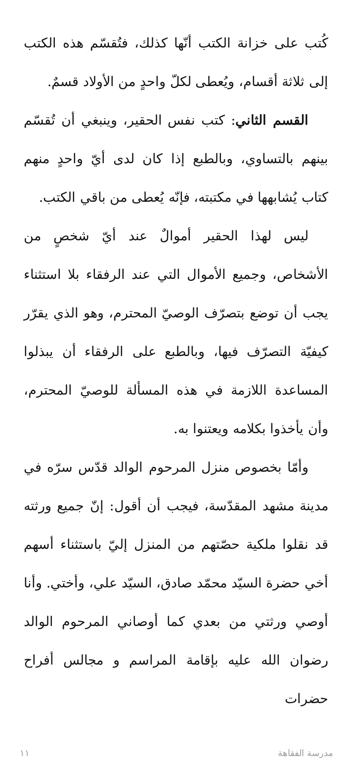كُتب على خزانة الكتب أنّها كذلك، فتُقسّم هذه الكتب إلى ثلاثة أقسام، ويُعطى لكلّ واحدٍ من الأولاد قسمٌ.
القسم الثاني: كتب نفس الحقير، وينبغي أن تُقسّم بينهم بالتساوي، وبالطبع إذا كان لدى أيّ واحدٍ منهم كتاب يُشابهها في مكتبته، فإنّه يُعطى من باقي الكتب.
ليس لهذا الحقير أموالٌ عند أيّ شخصٍ من الأشخاص، وجميع الأموال التي عند الرفقاء بلا استثناء يجب أن توضع بتصرّف الوصيّ المحترم، وهو الذي يقرّر كيفيّة التصرّف فيها، وبالطبع على الرفقاء أن يبذلوا المساعدة اللازمة في هذه المسألة للوصيّ المحترم، وأن يأخذوا بكلامه ويعتنوا به.
وأمّا بخصوص منزل المرحوم الوالد قدّس سرّه في مدينة مشهد المقدّسة، فيجب أن أقول: إنّ جميع ورثته قد نقلوا ملكية حصّتهم من المنزل إليّ باستثناء أسهم أخي حضرة السيّد محمّد صادق، السيّد علي، وأختي. وأنا أوصي ورثتي من بعدي كما أوصاني المرحوم الوالد رضوان الله عليه بإقامة المراسم و مجالس أفراح حضرات
١١ مدرسة الفقاهة